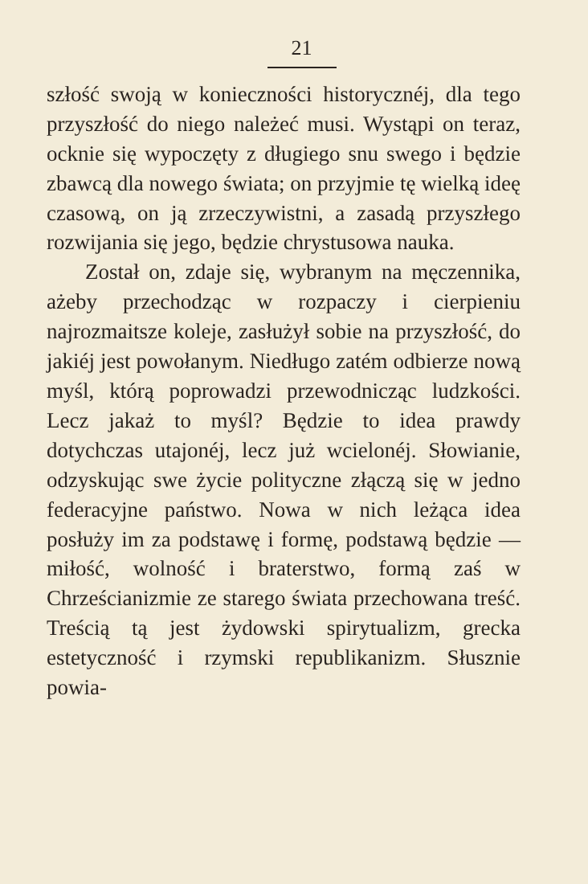21
szłość swoją w konieczności historycznéj, dla tego przyszłość do niego należeć musi. Wystąpi on teraz, ocknie się wypoczęty z długiego snu swego i będzie zbawcą dla nowego świata; on przyjmie tę wielką ideę czasową, on ją zrzeczywistni, a zasadą przyszłego rozwijania się jego, będzie chry­stusowa nauka.
Został on, zdaje się, wybranym na mę­czennika, ażeby przechodząc w rozpaczy i cierpieniu najrozmaitsze koleje, zasłużył sobie na przyszłość, do jakiéj jest powo­łanym. Niedługo zatém odbierze nową myśl, którą poprowadzi przewodnicząc ludzkości. Lecz jakaż to myśl? Będzie to idea prawdy dotychczas utajonéj, lecz już wcielonéj. Słowianie, odzyskując swe ży­cie polityczne złączą się w jedno federa­cyjne państwo. Nowa w nich leżąca idea posłuży im za podstawę i formę, podstawą będzie — miłość, wolność i braterstwo, formą zaś w Chrześcianizmie ze starego świata przechowana treść. Treścią tą jest żydowski spirytualizm, grecka estetyczność i rzymski republikanizm. Słusznie powia-